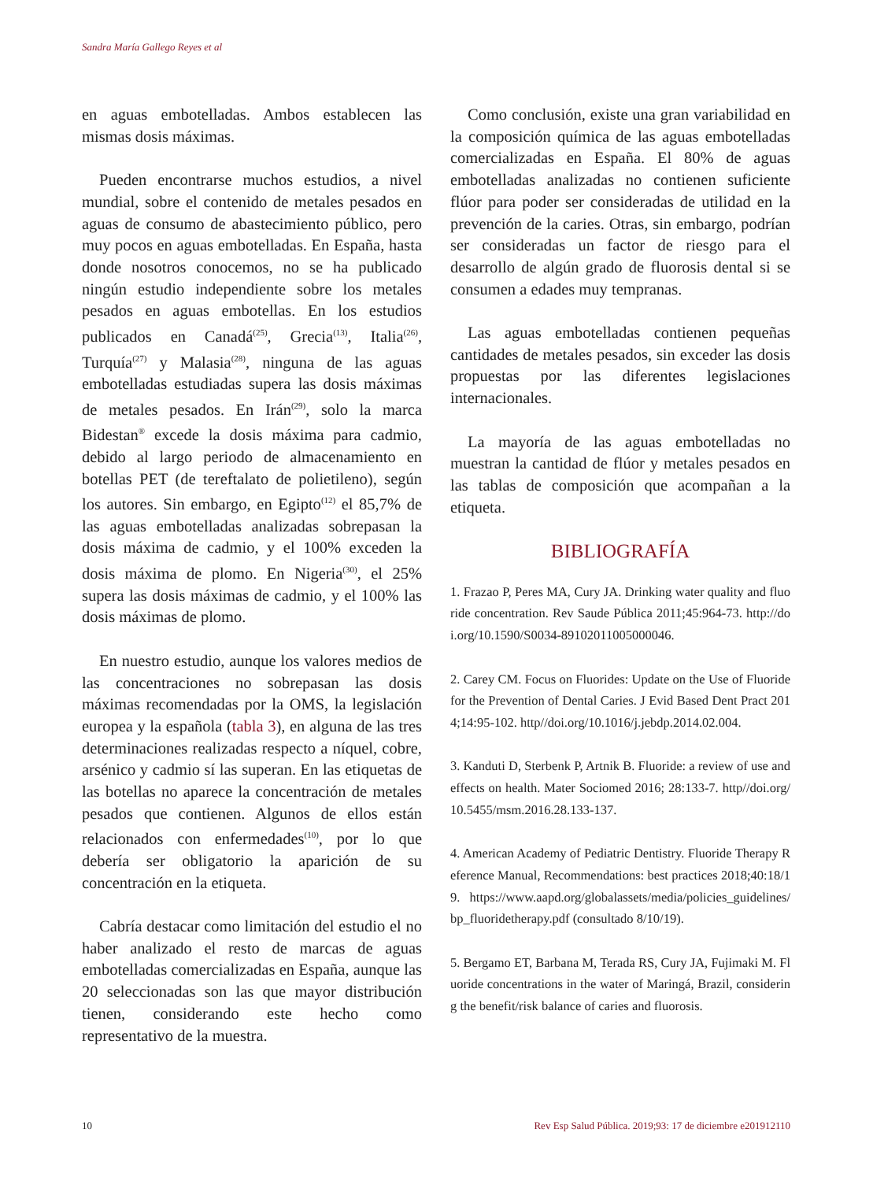Sandra María Gallego Reyes et al
en aguas embotelladas. Ambos establecen las mismas dosis máximas.
Pueden encontrarse muchos estudios, a nivel mundial, sobre el contenido de metales pesados en aguas de consumo de abastecimiento público, pero muy pocos en aguas embotelladas. En España, hasta donde nosotros conocemos, no se ha publicado ningún estudio independiente sobre los metales pesados en aguas embotellas. En los estudios publicados en Canadá<sup>(25)</sup>, Grecia<sup>(13)</sup>, Italia<sup>(26)</sup>, Turquía<sup>(27)</sup> y Malasia<sup>(28)</sup>, ninguna de las aguas embotelladas estudiadas supera las dosis máximas de metales pesados. En Irán<sup>(29)</sup>, solo la marca Bidestan<sup>®</sup> excede la dosis máxima para cadmio, debido al largo periodo de almacenamiento en botellas PET (de tereftalato de polietileno), según los autores. Sin embargo, en Egipto<sup>(12)</sup> el 85,7% de las aguas embotelladas analizadas sobrepasan la dosis máxima de cadmio, y el 100% exceden la dosis máxima de plomo. En Nigeria<sup>(30)</sup>, el 25% supera las dosis máximas de cadmio, y el 100% las dosis máximas de plomo.
En nuestro estudio, aunque los valores medios de las concentraciones no sobrepasan las dosis máximas recomendadas por la OMS, la legislación europea y la española (tabla 3), en alguna de las tres determinaciones realizadas respecto a níquel, cobre, arsénico y cadmio sí las superan. En las etiquetas de las botellas no aparece la concentración de metales pesados que contienen. Algunos de ellos están relacionados con enfermedades<sup>(10)</sup>, por lo que debería ser obligatorio la aparición de su concentración en la etiqueta.
Cabría destacar como limitación del estudio el no haber analizado el resto de marcas de aguas embotelladas comercializadas en España, aunque las 20 seleccionadas son las que mayor distribución tienen, considerando este hecho como representativo de la muestra.
Como conclusión, existe una gran variabilidad en la composición química de las aguas embotelladas comercializadas en España. El 80% de aguas embotelladas analizadas no contienen suficiente flúor para poder ser consideradas de utilidad en la prevención de la caries. Otras, sin embargo, podrían ser consideradas un factor de riesgo para el desarrollo de algún grado de fluorosis dental si se consumen a edades muy tempranas.
Las aguas embotelladas contienen pequeñas cantidades de metales pesados, sin exceder las dosis propuestas por las diferentes legislaciones internacionales.
La mayoría de las aguas embotelladas no muestran la cantidad de flúor y metales pesados en las tablas de composición que acompañan a la etiqueta.
BIBLIOGRAFÍA
1. Frazao P, Peres MA, Cury JA. Drinking water quality and fluoride concentration. Rev Saude Pública 2011;45:964-73. http://doi.org/10.1590/S0034-89102011005000046.
2. Carey CM. Focus on Fluorides: Update on the Use of Fluoride for the Prevention of Dental Caries. J Evid Based Dent Pract 2014;14:95-102. http//doi.org/10.1016/j.jebdp.2014.02.004.
3. Kanduti D, Sterbenk P, Artnik B. Fluoride: a review of use and effects on health. Mater Sociomed 2016; 28:133-7. http//doi.org/ 10.5455/msm.2016.28.133-137.
4. American Academy of Pediatric Dentistry. Fluoride Therapy Reference Manual, Recommendations: best practices 2018;40:18/19. https://www.aapd.org/globalassets/media/policies_guidelines/bp_fluoridetherapy.pdf (consultado 8/10/19).
5. Bergamo ET, Barbana M, Terada RS, Cury JA, Fujimaki M. Fluoride concentrations in the water of Maringá, Brazil, considering the benefit/risk balance of caries and fluorosis.
10 Rev Esp Salud Pública. 2019;93: 17 de diciembre e201912110